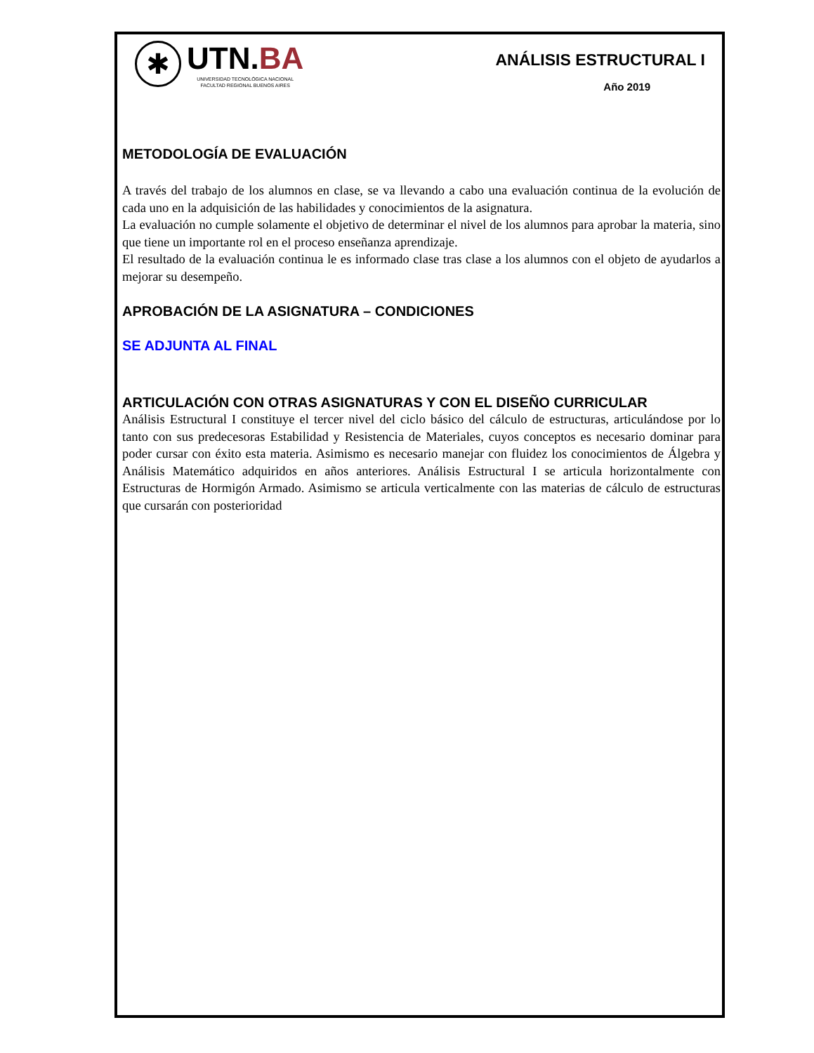✱
UTN.BA
UNIVERSIDAD TECNOLÓGICA NACIONAL
FACULTAD REGIONAL BUENOS AIRES
ANÁLISIS ESTRUCTURAL I
Año 2019
METODOLOGÍA DE EVALUACIÓN
A través del trabajo de los alumnos en clase, se va llevando a cabo una evaluación continua de la evolución de cada uno en la adquisición de las habilidades y conocimientos de la asignatura.
La evaluación no cumple solamente el objetivo de determinar el nivel de los alumnos para aprobar la materia, sino que tiene un importante rol en el proceso enseñanza aprendizaje.
El resultado de la evaluación continua le es informado clase tras clase a los alumnos con el objeto de ayudarlos a mejorar su desempeño.
APROBACIÓN DE LA ASIGNATURA – CONDICIONES
SE ADJUNTA AL FINAL
ARTICULACIÓN CON OTRAS ASIGNATURAS Y CON EL DISEÑO CURRICULAR
Análisis Estructural I constituye el tercer nivel del ciclo básico del cálculo de estructuras, articulándose por lo tanto con sus predecesoras Estabilidad y Resistencia de Materiales, cuyos conceptos es necesario dominar para poder cursar con éxito esta materia. Asimismo es necesario manejar con fluidez los conocimientos de Álgebra y Análisis Matemático adquiridos en años anteriores. Análisis Estructural I se articula horizontalmente con Estructuras de Hormigón Armado. Asimismo se articula verticalmente con las materias de cálculo de estructuras que cursarán con posterioridad